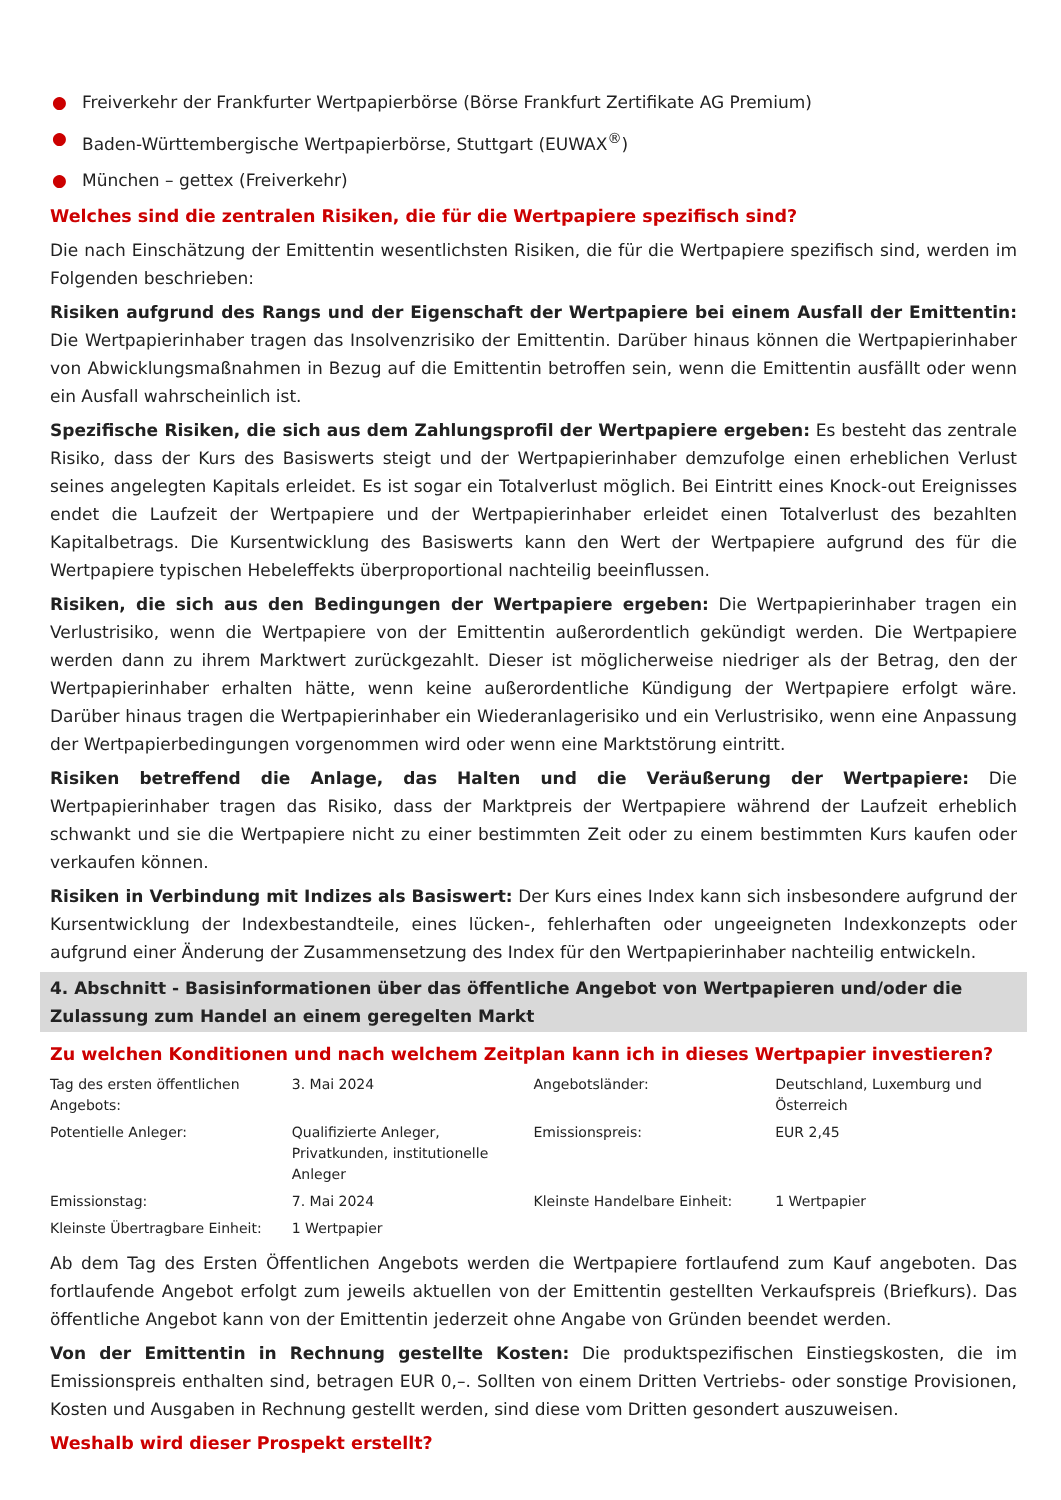● Freiverkehr der Frankfurter Wertpapierbörse (Börse Frankfurt Zertifikate AG Premium)
● Baden-Württembergische Wertpapierbörse, Stuttgart (EUWAX<sup>®</sup>)
● München – gettex (Freiverkehr)
Welches sind die zentralen Risiken, die für die Wertpapiere spezifisch sind?
Die nach Einschätzung der Emittentin wesentlichsten Risiken, die für die Wertpapiere spezifisch sind, werden im Folgenden beschrieben:
Risiken aufgrund des Rangs und der Eigenschaft der Wertpapiere bei einem Ausfall der Emittentin: Die Wertpapierinhaber tragen das Insolvenzrisiko der Emittentin. Darüber hinaus können die Wertpapierinhaber von Abwicklungsmaßnahmen in Bezug auf die Emittentin betroffen sein, wenn die Emittentin ausfällt oder wenn ein Ausfall wahrscheinlich ist.
Spezifische Risiken, die sich aus dem Zahlungsprofil der Wertpapiere ergeben: Es besteht das zentrale Risiko, dass der Kurs des Basiswerts steigt und der Wertpapierinhaber demzufolge einen erheblichen Verlust seines angelegten Kapitals erleidet. Es ist sogar ein Totalverlust möglich. Bei Eintritt eines Knock-out Ereignisses endet die Laufzeit der Wertpapiere und der Wertpapierinhaber erleidet einen Totalverlust des bezahlten Kapitalbetrags. Die Kursentwicklung des Basiswerts kann den Wert der Wertpapiere aufgrund des für die Wertpapiere typischen Hebeleffekts überproportional nachteilig beeinflussen.
Risiken, die sich aus den Bedingungen der Wertpapiere ergeben: Die Wertpapierinhaber tragen ein Verlustrisiko, wenn die Wertpapiere von der Emittentin außerordentlich gekündigt werden. Die Wertpapiere werden dann zu ihrem Marktwert zurückgezahlt. Dieser ist möglicherweise niedriger als der Betrag, den der Wertpapierinhaber erhalten hätte, wenn keine außerordentliche Kündigung der Wertpapiere erfolgt wäre. Darüber hinaus tragen die Wertpapierinhaber ein Wiederanlagerisiko und ein Verlustrisiko, wenn eine Anpassung der Wertpapierbedingungen vorgenommen wird oder wenn eine Marktstörung eintritt.
Risiken betreffend die Anlage, das Halten und die Veräußerung der Wertpapiere: Die Wertpapierinhaber tragen das Risiko, dass der Marktpreis der Wertpapiere während der Laufzeit erheblich schwankt und sie die Wertpapiere nicht zu einer bestimmten Zeit oder zu einem bestimmten Kurs kaufen oder verkaufen können.
Risiken in Verbindung mit Indizes als Basiswert: Der Kurs eines Index kann sich insbesondere aufgrund der Kursentwicklung der Indexbestandteile, eines lücken-, fehlerhaften oder ungeeigneten Indexkonzepts oder aufgrund einer Änderung der Zusammensetzung des Index für den Wertpapierinhaber nachteilig entwickeln.
4. Abschnitt - Basisinformationen über das öffentliche Angebot von Wertpapieren und/oder die Zulassung zum Handel an einem geregelten Markt
Zu welchen Konditionen und nach welchem Zeitplan kann ich in dieses Wertpapier investieren?
| Tag des ersten öffentlichen Angebots: | 3. Mai 2024 | Angebotsländer: | Deutschland, Luxemburg und Österreich |
| Potentielle Anleger: | Qualifizierte Anleger, Privatkunden, institutionelle Anleger | Emissionspreis: | EUR 2,45 |
| Emissionstag: | 7. Mai 2024 | Kleinste Handelbare Einheit: | 1 Wertpapier |
| Kleinste Übertragbare Einheit: | 1 Wertpapier | | |
Ab dem Tag des Ersten Öffentlichen Angebots werden die Wertpapiere fortlaufend zum Kauf angeboten. Das fortlaufende Angebot erfolgt zum jeweils aktuellen von der Emittentin gestellten Verkaufspreis (Briefkurs). Das öffentliche Angebot kann von der Emittentin jederzeit ohne Angabe von Gründen beendet werden.
Von der Emittentin in Rechnung gestellte Kosten: Die produktspezifischen Einstiegskosten, die im Emissionspreis enthalten sind, betragen EUR 0,–. Sollten von einem Dritten Vertriebs- oder sonstige Provisionen, Kosten und Ausgaben in Rechnung gestellt werden, sind diese vom Dritten gesondert auszuweisen.
Weshalb wird dieser Prospekt erstellt?